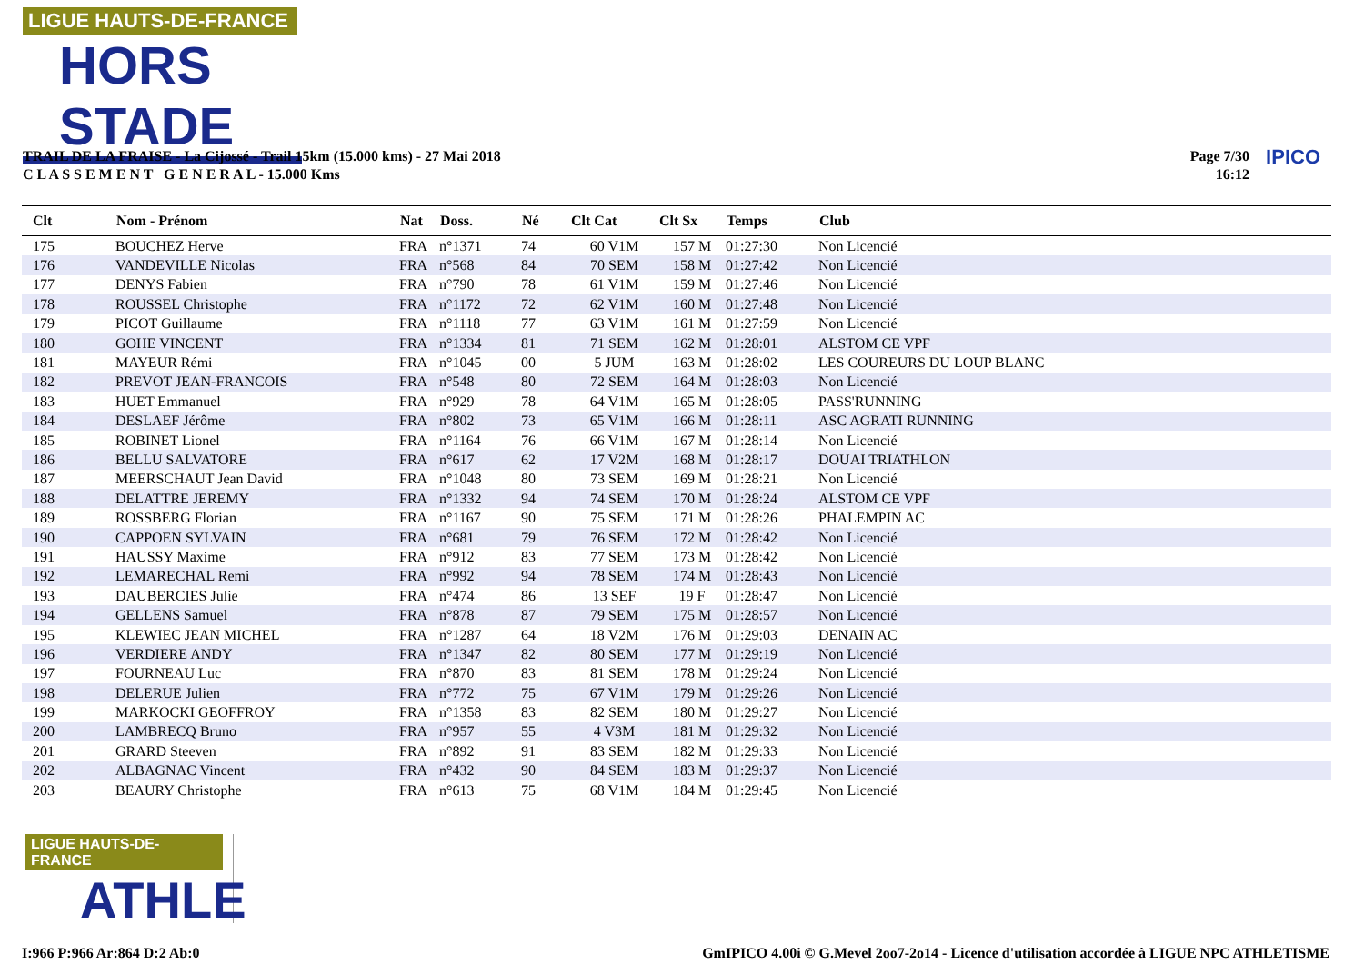LIGUE HAUTS-DE-FRANCE
HORS STADE
TRAIL DE LA FRAISE - La Cijossé - Trail 15km (15.000 kms) - 27 Mai 2018
C L A S S E M E N T G E N E R A L - 15.000 Kms
Page 7/30
16:12
IPICO
| Clt | Nom - Prénom | Nat | Doss. | Né | Clt Cat | Clt Sx | Temps | Club |
| --- | --- | --- | --- | --- | --- | --- | --- | --- |
| 175 | BOUCHEZ Herve | FRA | n°1371 | 74 | 60 V1M | 157 M | 01:27:30 | Non Licencié |
| 176 | VANDEVILLE Nicolas | FRA | n°568 | 84 | 70 SEM | 158 M | 01:27:42 | Non Licencié |
| 177 | DENYS Fabien | FRA | n°790 | 78 | 61 V1M | 159 M | 01:27:46 | Non Licencié |
| 178 | ROUSSEL Christophe | FRA | n°1172 | 72 | 62 V1M | 160 M | 01:27:48 | Non Licencié |
| 179 | PICOT Guillaume | FRA | n°1118 | 77 | 63 V1M | 161 M | 01:27:59 | Non Licencié |
| 180 | GOHE VINCENT | FRA | n°1334 | 81 | 71 SEM | 162 M | 01:28:01 | ALSTOM CE VPF |
| 181 | MAYEUR Rémi | FRA | n°1045 | 00 | 5 JUM | 163 M | 01:28:02 | LES COUREURS DU LOUP BLANC |
| 182 | PREVOT JEAN-FRANCOIS | FRA | n°548 | 80 | 72 SEM | 164 M | 01:28:03 | Non Licencié |
| 183 | HUET Emmanuel | FRA | n°929 | 78 | 64 V1M | 165 M | 01:28:05 | PASS'RUNNING |
| 184 | DESLAEF Jérôme | FRA | n°802 | 73 | 65 V1M | 166 M | 01:28:11 | ASC AGRATI RUNNING |
| 185 | ROBINET Lionel | FRA | n°1164 | 76 | 66 V1M | 167 M | 01:28:14 | Non Licencié |
| 186 | BELLU SALVATORE | FRA | n°617 | 62 | 17 V2M | 168 M | 01:28:17 | DOUAI TRIATHLON |
| 187 | MEERSCHAUT Jean David | FRA | n°1048 | 80 | 73 SEM | 169 M | 01:28:21 | Non Licencié |
| 188 | DELATTRE JEREMY | FRA | n°1332 | 94 | 74 SEM | 170 M | 01:28:24 | ALSTOM CE VPF |
| 189 | ROSSBERG Florian | FRA | n°1167 | 90 | 75 SEM | 171 M | 01:28:26 | PHALEMPIN AC |
| 190 | CAPPOEN SYLVAIN | FRA | n°681 | 79 | 76 SEM | 172 M | 01:28:42 | Non Licencié |
| 191 | HAUSSY Maxime | FRA | n°912 | 83 | 77 SEM | 173 M | 01:28:42 | Non Licencié |
| 192 | LEMARECHAL Remi | FRA | n°992 | 94 | 78 SEM | 174 M | 01:28:43 | Non Licencié |
| 193 | DAUBERCIES Julie | FRA | n°474 | 86 | 13 SEF | 19 F | 01:28:47 | Non Licencié |
| 194 | GELLENS Samuel | FRA | n°878 | 87 | 79 SEM | 175 M | 01:28:57 | Non Licencié |
| 195 | KLEWIEC JEAN MICHEL | FRA | n°1287 | 64 | 18 V2M | 176 M | 01:29:03 | DENAIN AC |
| 196 | VERDIERE ANDY | FRA | n°1347 | 82 | 80 SEM | 177 M | 01:29:19 | Non Licencié |
| 197 | FOURNEAU Luc | FRA | n°870 | 83 | 81 SEM | 178 M | 01:29:24 | Non Licencié |
| 198 | DELERUE Julien | FRA | n°772 | 75 | 67 V1M | 179 M | 01:29:26 | Non Licencié |
| 199 | MARKOCKI GEOFFROY | FRA | n°1358 | 83 | 82 SEM | 180 M | 01:29:27 | Non Licencié |
| 200 | LAMBRECQ Bruno | FRA | n°957 | 55 | 4 V3M | 181 M | 01:29:32 | Non Licencié |
| 201 | GRARD Steeven | FRA | n°892 | 91 | 83 SEM | 182 M | 01:29:33 | Non Licencié |
| 202 | ALBAGNAC Vincent | FRA | n°432 | 90 | 84 SEM | 183 M | 01:29:37 | Non Licencié |
| 203 | BEAURY Christophe | FRA | n°613 | 75 | 68 V1M | 184 M | 01:29:45 | Non Licencié |
LIGUE HAUTS-DE-FRANCE
ATHLE
I:966 P:966 Ar:864 D:2 Ab:0
GmIPICO 4.00i © G.Mevel 2oo7-2o14 - Licence d'utilisation accordée à LIGUE NPC ATHLETISME